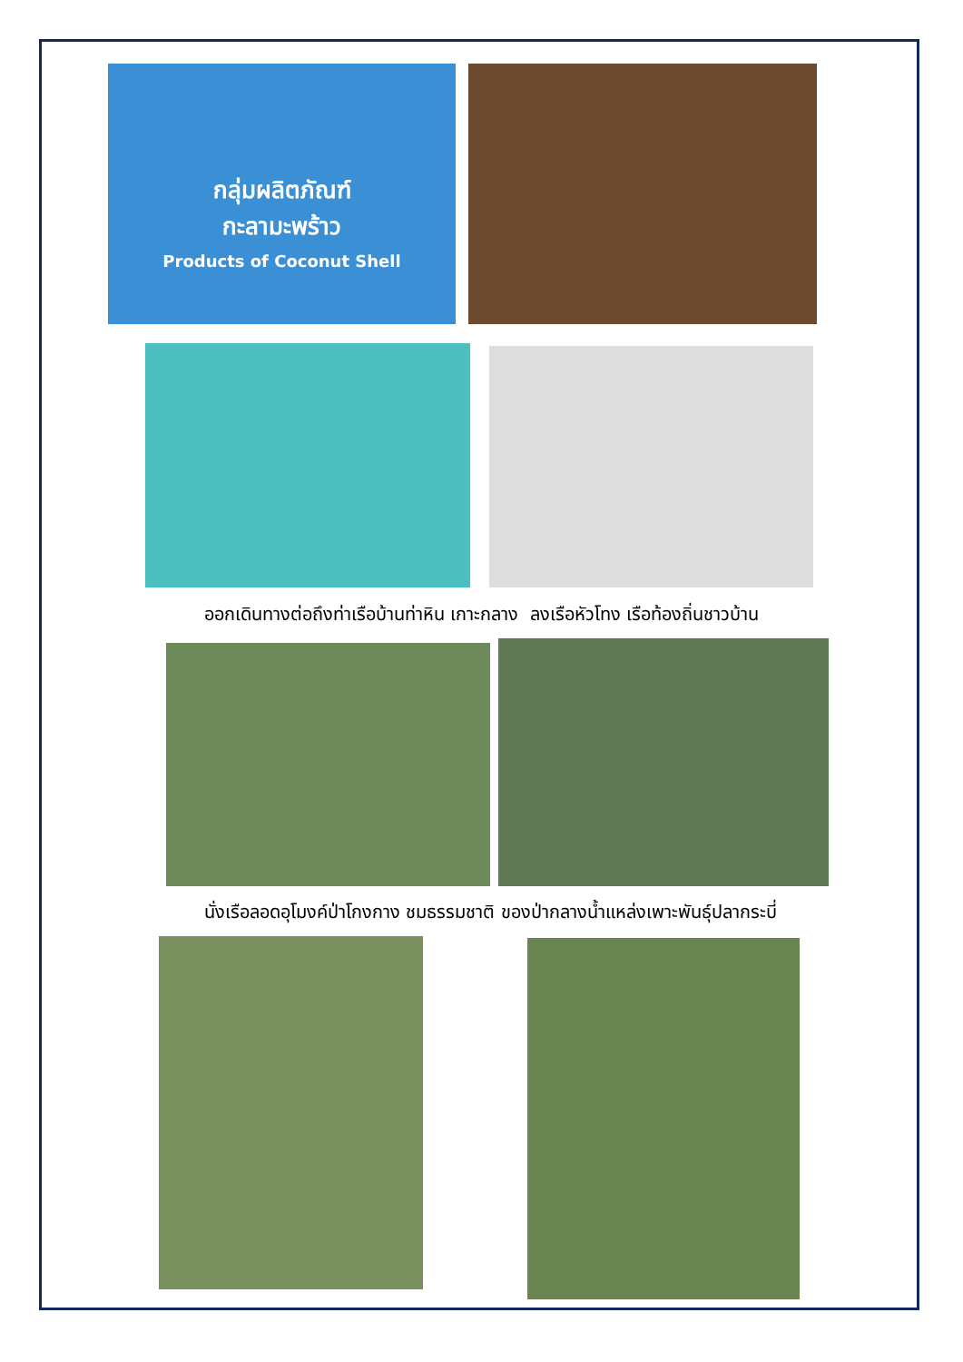กลุ่มผลิตภัณฑ์
กะลามะพร้าว
Products of Coconut Shell
ออกเดินทางต่อถึงท่าเรือบ้านท่าหิน เกาะกลาง ลงเรือหัวโทง เรือท้องถิ่นชาวบ้าน
นั่งเรือลอดอุโมงค์ป่าโกงกาง ชมธรรมชาติ ของป่ากลางน้ำแหล่งเพาะพันธุ์ปลากระบี่